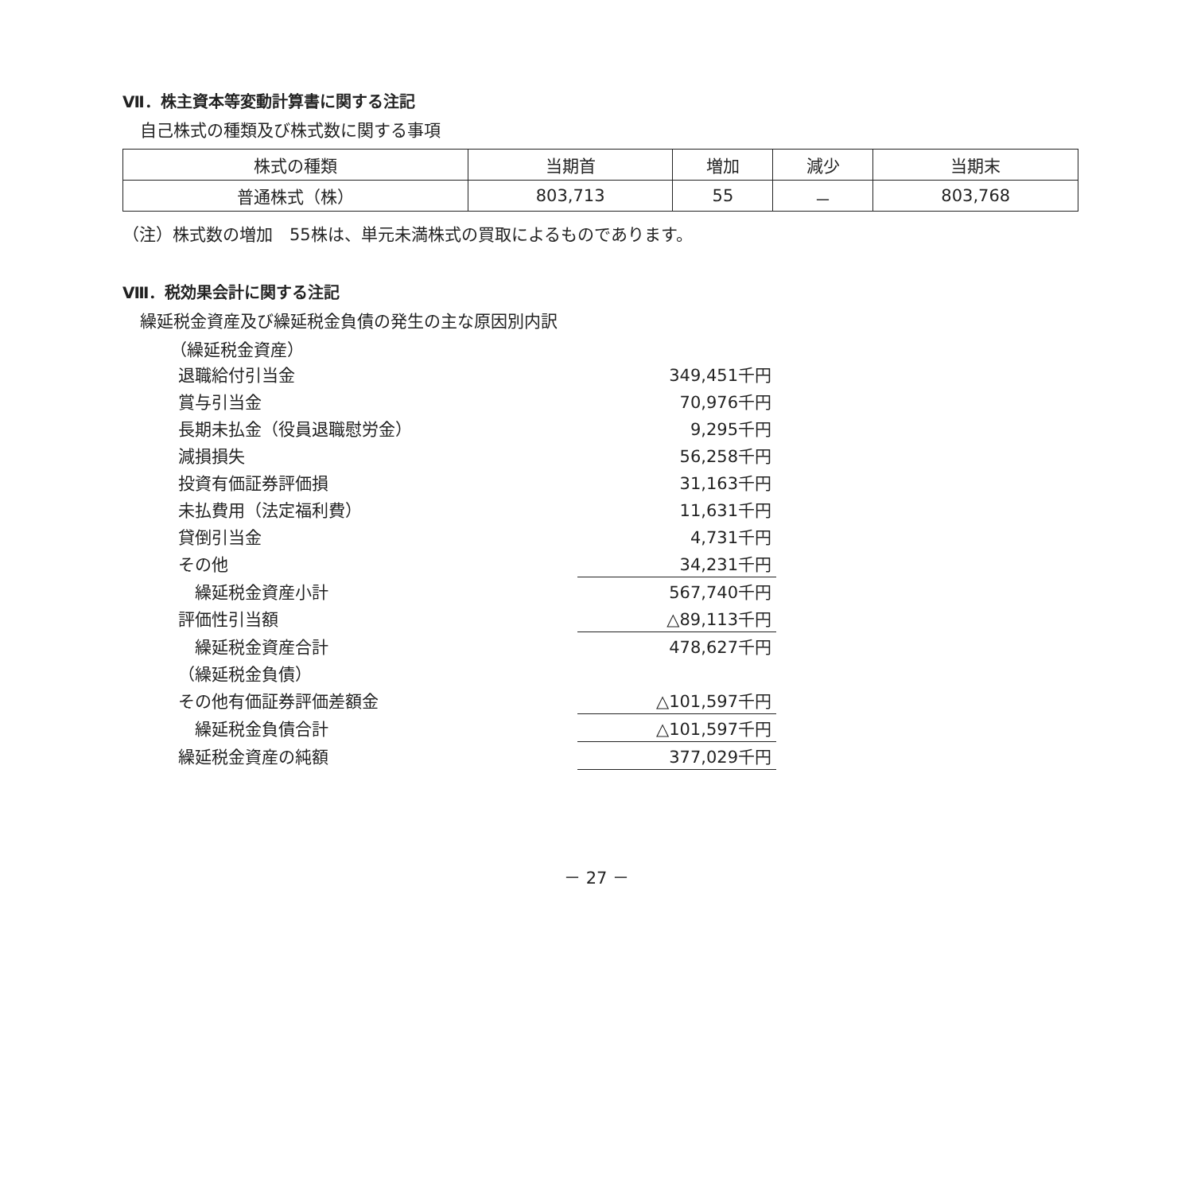Ⅶ．株主資本等変動計算書に関する注記
自己株式の種類及び株式数に関する事項
| 株式の種類 | 当期首 | 増加 | 減少 | 当期末 |
| 普通株式（株） | 803,713 | 55 | － | 803,768 |
（注）株式数の増加　55株は、単元未満株式の買取によるものであります。
Ⅷ．税効果会計に関する注記
繰延税金資産及び繰延税金負債の発生の主な原因別内訳
（繰延税金資産）
| 退職給付引当金 | 349,451千円 |
| 賞与引当金 | 70,976千円 |
| 長期未払金（役員退職慰労金） | 9,295千円 |
| 減損損失 | 56,258千円 |
| 投資有価証券評価損 | 31,163千円 |
| 未払費用（法定福利費） | 11,631千円 |
| 貸倒引当金 | 4,731千円 |
| その他 | 34,231千円 |
| 繰延税金資産小計 | 567,740千円 |
| 評価性引当額 | △89,113千円 |
| 繰延税金資産合計 | 478,627千円 |
| （繰延税金負債） | |
| その他有価証券評価差額金 | △101,597千円 |
| 繰延税金負債合計 | △101,597千円 |
| 繰延税金資産の純額 | 377,029千円 |
－ 27 －